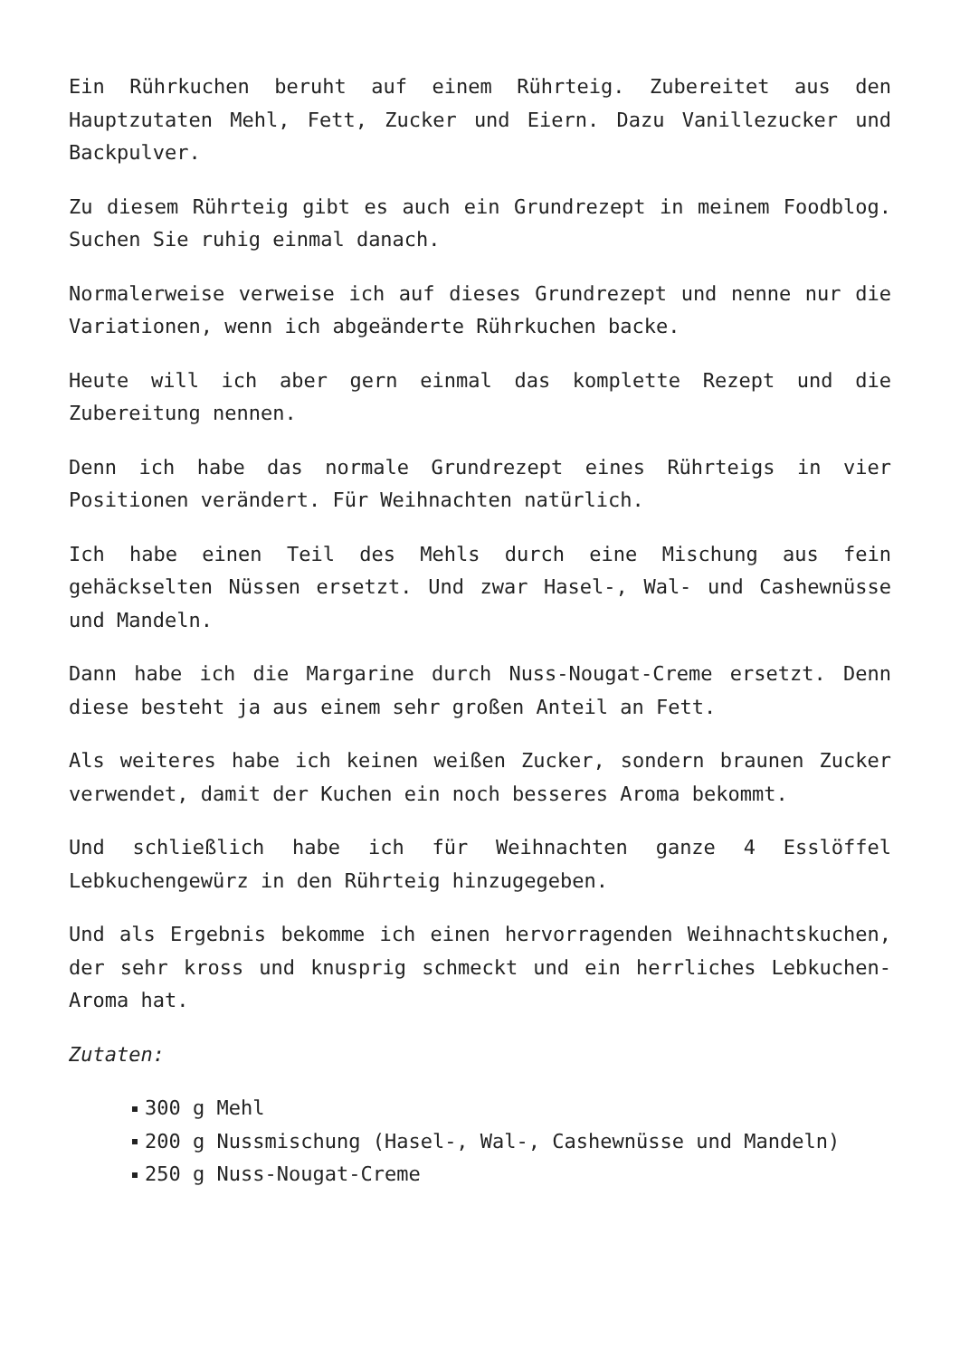Ein Rührkuchen beruht auf einem Rührteig. Zubereitet aus den Hauptzutaten Mehl, Fett, Zucker und Eiern. Dazu Vanillezucker und Backpulver.
Zu diesem Rührteig gibt es auch ein Grundrezept in meinem Foodblog. Suchen Sie ruhig einmal danach.
Normalerweise verweise ich auf dieses Grundrezept und nenne nur die Variationen, wenn ich abgeänderte Rührkuchen backe.
Heute will ich aber gern einmal das komplette Rezept und die Zubereitung nennen.
Denn ich habe das normale Grundrezept eines Rührteigs in vier Positionen verändert. Für Weihnachten natürlich.
Ich habe einen Teil des Mehls durch eine Mischung aus fein gehäckselten Nüssen ersetzt. Und zwar Hasel-, Wal- und Cashewnüsse und Mandeln.
Dann habe ich die Margarine durch Nuss-Nougat-Creme ersetzt. Denn diese besteht ja aus einem sehr großen Anteil an Fett.
Als weiteres habe ich keinen weißen Zucker, sondern braunen Zucker verwendet, damit der Kuchen ein noch besseres Aroma bekommt.
Und schließlich habe ich für Weihnachten ganze 4 Esslöffel Lebkuchengewürz in den Rührteig hinzugegeben.
Und als Ergebnis bekomme ich einen hervorragenden Weihnachtskuchen, der sehr kross und knusprig schmeckt und ein herrliches Lebkuchen-Aroma hat.
Zutaten:
300 g Mehl
200 g Nussmischung (Hasel-, Wal-, Cashewnüsse und Mandeln)
250 g Nuss-Nougat-Creme